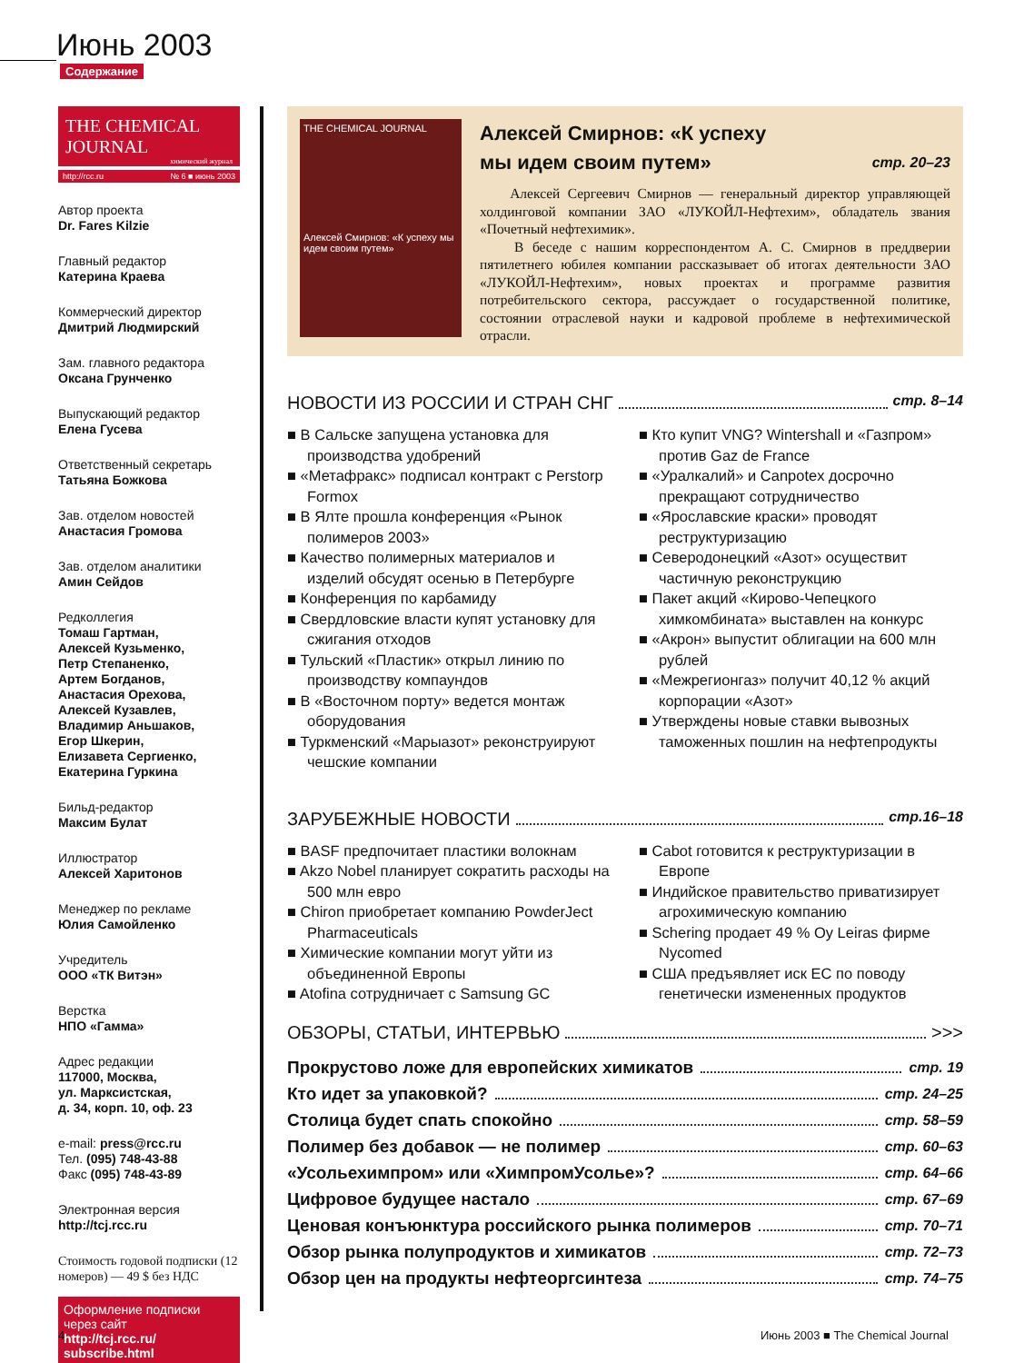Июнь 2003
Содержание
THE CHEMICAL JOURNAL
химический журнал
http://rcc.ru № 6 ■ июнь 2003
Автор проекта
Dr. Fares Kilzie
Главный редактор
Катерина Краева
Коммерческий директор
Дмитрий Людмирский
Зам. главного редактора
Оксана Грунченко
Выпускающий редактор
Елена Гусева
Ответственный секретарь
Татьяна Божкова
Зав. отделом новостей
Анастасия Громова
Зав. отделом аналитики
Амин Сейдов
Редколлегия
Томаш Гартман,
Алексей Кузьменко,
Петр Степаненко,
Артем Богданов,
Анастасия Орехова,
Алексей Кузавлев,
Владимир Аньшаков,
Егор Шкерин,
Елизавета Сергиенко,
Екатерина Гуркина
Бильд-редактор
Максим Булат
Иллюстратор
Алексей Харитонов
Менеджер по рекламе
Юлия Самойленко
Учредитель
ООО «ТК Витэн»
Верстка
НПО «Гамма»
Адрес редакции
117000, Москва,
ул. Марксистская,
д. 34, корп. 10, оф. 23
e-mail: press@rcc.ru
Тел. (095) 748-43-88
Факс (095) 748-43-89
Электронная версия
http://tcj.rcc.ru
Стоимость годовой подписки (12 номеров) — 49 $ без НДС
Оформление подписки через сайт
http://tcj.rcc.ru/ subscribe.html
THE CHEMICAL JOURNAL
Алексей Смирнов: «К успеху мы идем своим путем»
Алексей Смирнов: «К успеху
мы идем своим путем» стр. 20–23
Алексей Сергеевич Смирнов — генеральный директор управляющей холдинговой компании ЗАО «ЛУКОЙЛ-Нефтехим», обладатель звания «Почетный нефтехимик».
В беседе с нашим корреспондентом А. С. Смирнов в преддверии пятилетнего юбилея компании рассказывает об итогах деятельности ЗАО «ЛУКОЙЛ-Нефтехим», новых проектах и программе развития потребительского сектора, рассуждает о государственной политике, состоянии отраслевой науки и кадровой проблеме в нефтехимической отрасли.
НОВОСТИ ИЗ РОССИИ И СТРАН СНГ стр. 8–14
■ В Сальске запущена установка для производства удобрений
■ «Метафракс» подписал контракт с Perstorp Formox
■ В Ялте прошла конференция «Рынок полимеров 2003»
■ Качество полимерных материалов и изделий обсудят осенью в Петербурге
■ Конференция по карбамиду
■ Свердловские власти купят установку для сжигания отходов
■ Тульский «Пластик» открыл линию по производству компаундов
■ В «Восточном порту» ведется монтаж оборудования
■ Туркменский «Марыазот» реконструируют чешские компании
■ Кто купит VNG? Wintershall и «Газпром» против Gaz de France
■ «Уралкалий» и Canpotex досрочно прекращают сотрудничество
■ «Ярославские краски» проводят реструктуризацию
■ Северодонецкий «Азот» осуществит частичную реконструкцию
■ Пакет акций «Кирово-Чепецкого химкомбината» выставлен на конкурс
■ «Акрон» выпустит облигации на 600 млн рублей
■ «Межрегионгаз» получит 40,12 % акций корпорации «Азот»
■ Утверждены новые ставки вывозных таможенных пошлин на нефтепродукты
ЗАРУБЕЖНЫЕ НОВОСТИ стр.16–18
■ BASF предпочитает пластики волокнам
■ Akzo Nobel планирует сократить расходы на 500 млн евро
■ Chiron приобретает компанию PowderJect Pharmaceuticals
■ Химические компании могут уйти из объединенной Европы
■ Atofina сотрудничает с Samsung GC
■ Cabot готовится к реструктуризации в Европе
■ Индийское правительство приватизирует агрохимическую компанию
■ Schering продает 49 % Oy Leiras фирме Nycomed
■ США предъявляет иск ЕС по поводу генетически измененных продуктов
ОБЗОРЫ, СТАТЬИ, ИНТЕРВЬЮ >>>
Прокрустово ложе для европейских химикатов стр. 19
Кто идет за упаковкой? стр. 24–25
Столица будет спать спокойно стр. 58–59
Полимер без добавок — не полимер стр. 60–63
«Усольехимпром» или «ХимпромУсолье»? стр. 64–66
Цифровое будущее настало стр. 67–69
Ценовая конъюнктура российского рынка полимеров стр. 70–71
Обзор рынка полупродуктов и химикатов стр. 72–73
Обзор цен на продукты нефтеоргсинтеза стр. 74–75
4 Июнь 2003 ■ The Chemical Journal